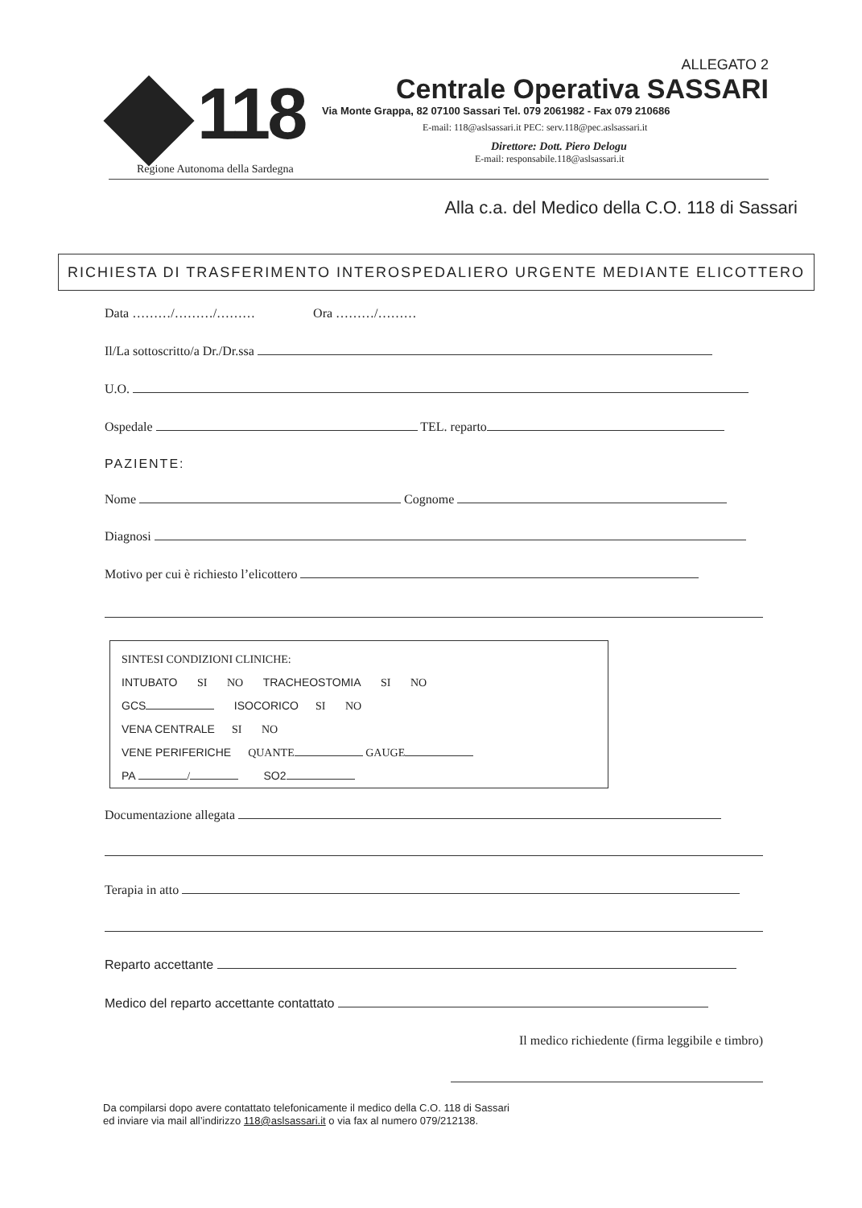118
Regione Autonoma della Sardegna
ALLEGATO 2
Centrale Operativa SASSARI
Via Monte Grappa, 82 07100 Sassari Tel. 079 2061982 - Fax 079 210686
E-mail: 118@aslsassari.it PEC: serv.118@pec.aslsassari.it
Direttore: Dott. Piero Delogu
E-mail: responsabile.118@aslsassari.it
Alla c.a. del Medico della C.O. 118 di Sassari
RICHIESTA DI TRASFERIMENTO INTEROSPEDALIERO URGENTE MEDIANTE ELICOTTERO
Data ………/………/……… Ora ………/………
Il/La sottoscritto/a Dr./Dr.ssa
U.O.
Ospedale TEL. reparto
PAZIENTE:
Nome Cognome
Diagnosi
Motivo per cui è richiesto l’elicottero
SINTESI CONDIZIONI CLINICHE:
INTUBATO SI NO TRACHEOSTOMIA SI NO
GCS ISOCORICO SI NO
VENA CENTRALE SI NO
VENE PERIFERICHE QUANTE GAUGE
PA / SO2
Documentazione allegata
Terapia in atto
Reparto accettante
Medico del reparto accettante contattato
Il medico richiedente (firma leggibile e timbro)
Da compilarsi dopo avere contattato telefonicamente il medico della C.O. 118 di Sassari
ed inviare via mail all’indirizzo 118@aslsassari.it o via fax al numero 079/212138.